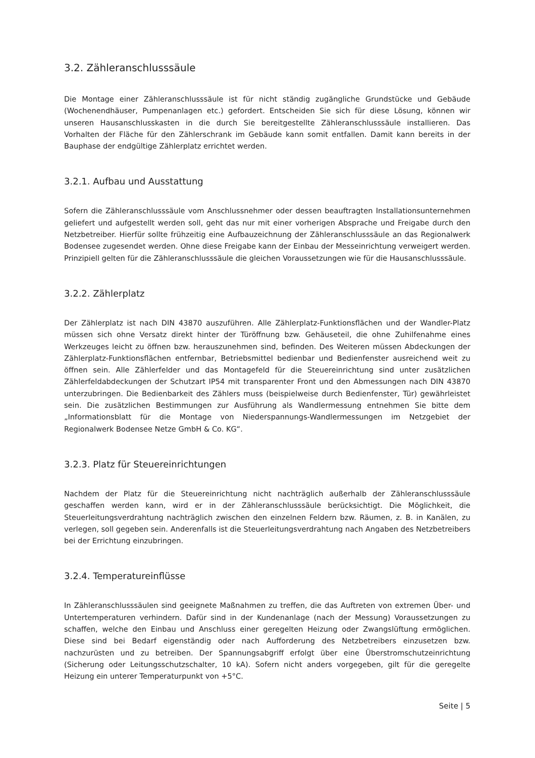3.2. Zähleranschlusssäule
Die Montage einer Zähleranschlusssäule ist für nicht ständig zugängliche Grundstücke und Gebäude (Wochenendhäuser, Pumpenanlagen etc.) gefordert. Entscheiden Sie sich für diese Lösung, können wir unseren Hausanschlusskasten in die durch Sie bereitgestellte Zähleranschlusssäule installieren. Das Vorhalten der Fläche für den Zählerschrank im Gebäude kann somit entfallen. Damit kann bereits in der Bauphase der endgültige Zählerplatz errichtet werden.
3.2.1. Aufbau und Ausstattung
Sofern die Zähleranschlusssäule vom Anschlussnehmer oder dessen beauftragten Installationsunternehmen geliefert und aufgestellt werden soll, geht das nur mit einer vorherigen Absprache und Freigabe durch den Netzbetreiber. Hierfür sollte frühzeitig eine Aufbauzeichnung der Zähleranschlusssäule an das Regionalwerk Bodensee zugesendet werden. Ohne diese Freigabe kann der Einbau der Messeinrichtung verweigert werden. Prinzipiell gelten für die Zähleranschlusssäule die gleichen Voraussetzungen wie für die Hausanschlusssäule.
3.2.2. Zählerplatz
Der Zählerplatz ist nach DIN 43870 auszuführen. Alle Zählerplatz-Funktionsflächen und der Wandler-Platz müssen sich ohne Versatz direkt hinter der Türöffnung bzw. Gehäuseteil, die ohne Zuhilfenahme eines Werkzeuges leicht zu öffnen bzw. herauszunehmen sind, befinden. Des Weiteren müssen Abdeckungen der Zählerplatz-Funktionsflächen entfernbar, Betriebsmittel bedienbar und Bedienfenster ausreichend weit zu öffnen sein. Alle Zählerfelder und das Montagefeld für die Steuereinrichtung sind unter zusätzlichen Zählerfeldabdeckungen der Schutzart IP54 mit transparenter Front und den Abmessungen nach DIN 43870 unterzubringen. Die Bedienbarkeit des Zählers muss (beispielweise durch Bedienfenster, Tür) gewährleistet sein. Die zusätzlichen Bestimmungen zur Ausführung als Wandlermessung entnehmen Sie bitte dem „Informationsblatt für die Montage von Niederspannungs-Wandlermessungen im Netzgebiet der Regionalwerk Bodensee Netze GmbH & Co. KG“.
3.2.3. Platz für Steuereinrichtungen
Nachdem der Platz für die Steuereinrichtung nicht nachträglich außerhalb der Zähleranschlusssäule geschaffen werden kann, wird er in der Zähleranschlusssäule berücksichtigt. Die Möglichkeit, die Steuerleitungsverdrahtung nachträglich zwischen den einzelnen Feldern bzw. Räumen, z. B. in Kanälen, zu verlegen, soll gegeben sein. Anderenfalls ist die Steuerleitungsverdrahtung nach Angaben des Netzbetreibers bei der Errichtung einzubringen.
3.2.4. Temperatureinflüsse
In Zähleranschlusssäulen sind geeignete Maßnahmen zu treffen, die das Auftreten von extremen Über- und Untertemperaturen verhindern. Dafür sind in der Kundenanlage (nach der Messung) Voraussetzungen zu schaffen, welche den Einbau und Anschluss einer geregelten Heizung oder Zwangslüftung ermöglichen. Diese sind bei Bedarf eigenständig oder nach Aufforderung des Netzbetreibers einzusetzen bzw. nachzurüsten und zu betreiben. Der Spannungsabgriff erfolgt über eine Überstromschutzeinrichtung (Sicherung oder Leitungsschutzschalter, 10 kA). Sofern nicht anders vorgegeben, gilt für die geregelte Heizung ein unterer Temperaturpunkt von +5°C.
Seite | 5